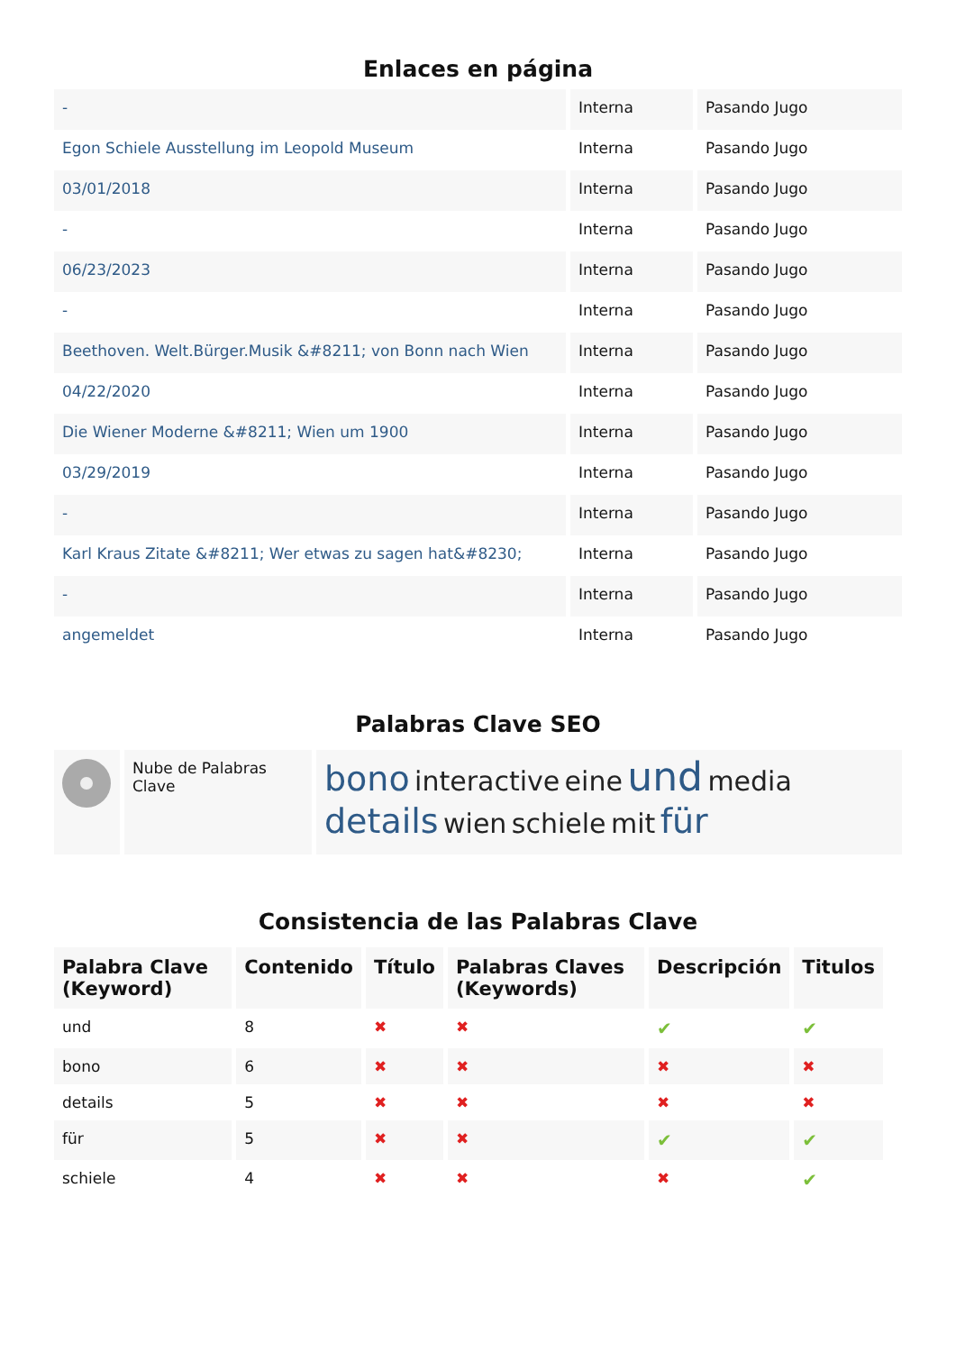Enlaces en página
| - | Interna | Pasando Jugo |
| Egon Schiele Ausstellung im Leopold Museum | Interna | Pasando Jugo |
| 03/01/2018 | Interna | Pasando Jugo |
| - | Interna | Pasando Jugo |
| 06/23/2023 | Interna | Pasando Jugo |
| - | Interna | Pasando Jugo |
| Beethoven. Welt.Bürger.Musik &#8211; von Bonn nach Wien | Interna | Pasando Jugo |
| 04/22/2020 | Interna | Pasando Jugo |
| Die Wiener Moderne &#8211; Wien um 1900 | Interna | Pasando Jugo |
| 03/29/2019 | Interna | Pasando Jugo |
| - | Interna | Pasando Jugo |
| Karl Kraus Zitate &#8211; Wer etwas zu sagen hat&#8230; | Interna | Pasando Jugo |
| - | Interna | Pasando Jugo |
| angemeldet | Interna | Pasando Jugo |
Palabras Clave SEO
| | Nube de Palabras Clave | bono interactive eine und media details wien schiele mit für |
Consistencia de las Palabras Clave
| Palabra Clave (Keyword) | Contenido | Título | Palabras Claves (Keywords) | Descripción | Titulos |
| --- | --- | --- | --- | --- | --- |
| und | 8 | ✖ | ✖ | ✔ | ✔ |
| bono | 6 | ✖ | ✖ | ✖ | ✖ |
| details | 5 | ✖ | ✖ | ✖ | ✖ |
| für | 5 | ✖ | ✖ | ✔ | ✔ |
| schiele | 4 | ✖ | ✖ | ✖ | ✔ |